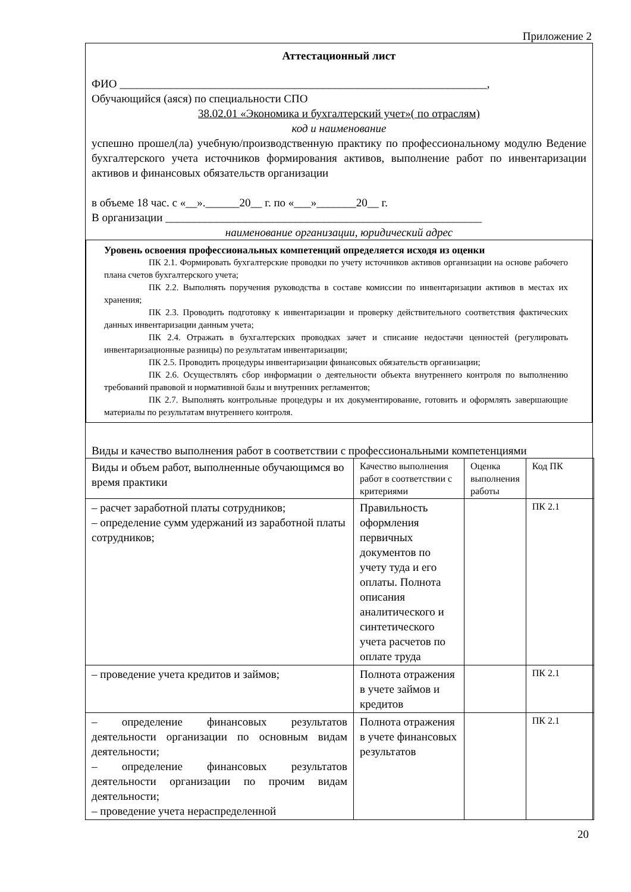Приложение 2
Аттестационный лист
ФИО _________________________________________________________________,
Обучающийся (аяся) по специальности СПО
38.02.01 «Экономика и бухгалтерский учет»( по отраслям)
код и наименование
успешно прошел(ла) учебную/производственную практику по профессиональному модулю Ведение бухгалтерского учета источников формирования активов, выполнение работ по инвентаризации активов и финансовых обязательств организации
в объеме 18 час. с «__».______20__ г. по «___»_______20__ г.
В организации ________________________________________________________
наименование организации, юридический адрес
Уровень освоения профессиональных компетенций определяется исходя из оценки
ПК 2.1. Формировать бухгалтерские проводки по учету источников активов организации на основе рабочего плана счетов бухгалтерского учета;
ПК 2.2. Выполнять поручения руководства в составе комиссии по инвентаризации активов в местах их хранения;
ПК 2.3. Проводить подготовку к инвентаризации и проверку действительного соответствия фактических данных инвентаризации данным учета;
ПК 2.4. Отражать в бухгалтерских проводках зачет и списание недостачи ценностей (регулировать инвентаризационные разницы) по результатам инвентаризации;
ПК 2.5. Проводить процедуры инвентаризации финансовых обязательств организации;
ПК 2.6. Осуществлять сбор информации о деятельности объекта внутреннего контроля по выполнению требований правовой и нормативной базы и внутренних регламентов;
ПК 2.7. Выполнять контрольные процедуры и их документирование, готовить и оформлять завершающие материалы по результатам внутреннего контроля.
Виды и качество выполнения работ в соответствии с профессиональными компетенциями
| Виды и объем работ, выполненные обучающимся во время практики | Качество выполнения работ в соответствии с критериями | Оценка выполнения работы | Код ПК |
| – расчет заработной платы сотрудников; – определение сумм удержаний из заработной платы сотрудников; | Правильность оформления первичных документов по учету туда и его оплаты. Полнота описания аналитического и синтетического учета расчетов по оплате труда | | ПК 2.1 |
| – проведение учета кредитов и займов; | Полнота отражения в учете займов и кредитов | | ПК 2.1 |
| – определение финансовых результатов деятельности организации по основным видам деятельности; – определение финансовых результатов деятельности организации по прочим видам деятельности; – проведение учета нераспределенной | Полнота отражения в учете финансовых результатов | | ПК 2.1 |
20